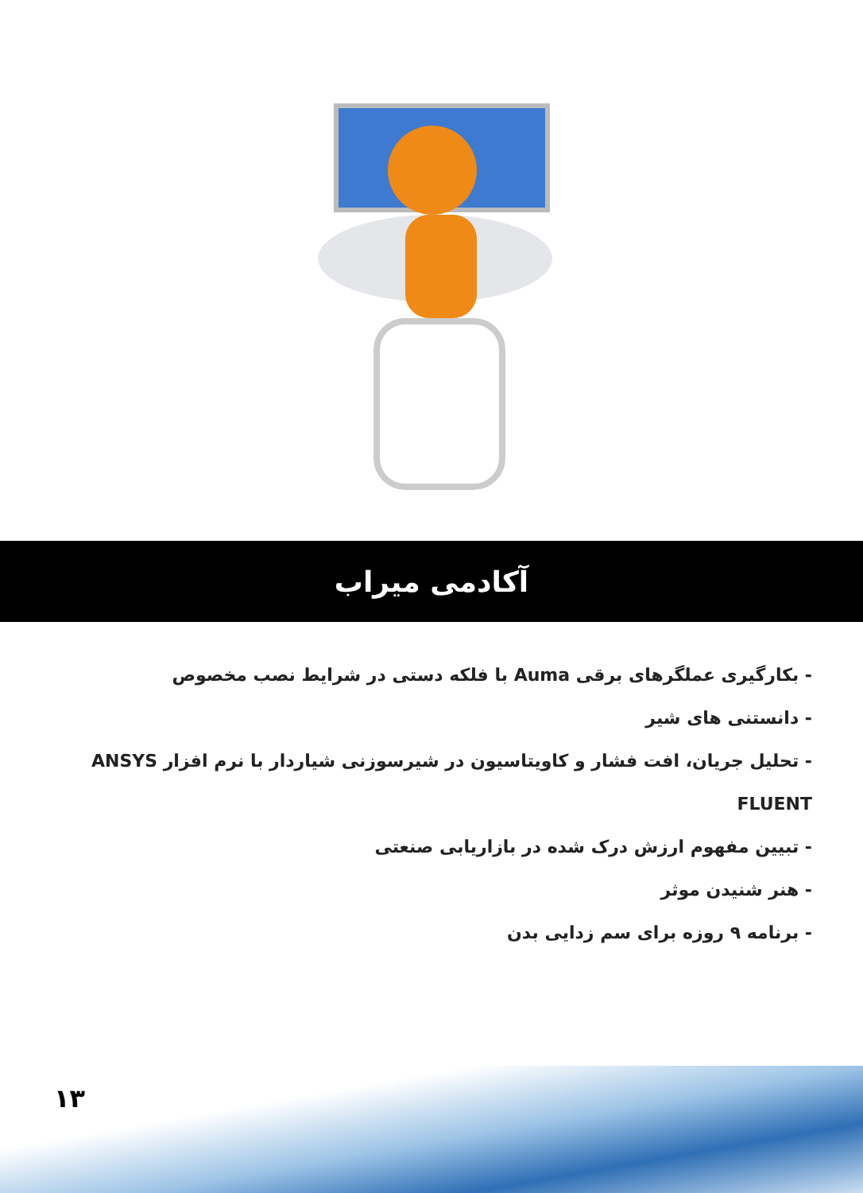آکادمی میراب
- بکارگیری عملگرهای برقی Auma با فلکه دستی در شرایط نصب مخصوص
- دانستنی های شیر
- تحلیل جریان، افت فشار و کاویتاسیون در شیرسوزنی شیاردار با نرم افزار ANSYS FLUENT
- تبیین مفهوم ارزش درک شده در بازاریابی صنعتی
- هنر شنیدن موثر
- برنامه ۹ روزه برای سم زدایی بدن
۱۳